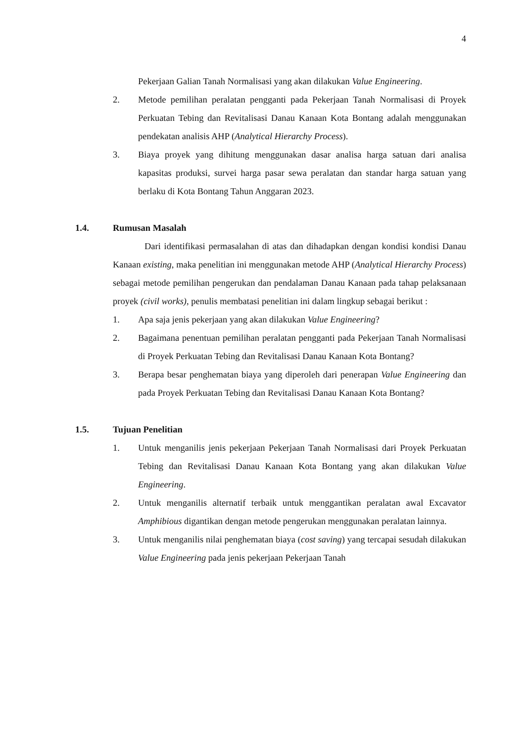4
Pekerjaan Galian Tanah Normalisasi yang akan dilakukan Value Engineering.
2. Metode pemilihan peralatan pengganti pada Pekerjaan Tanah Normalisasi di Proyek Perkuatan Tebing dan Revitalisasi Danau Kanaan Kota Bontang adalah menggunakan pendekatan analisis AHP (Analytical Hierarchy Process).
3. Biaya proyek yang dihitung menggunakan dasar analisa harga satuan dari analisa kapasitas produksi, survei harga pasar sewa peralatan dan standar harga satuan yang berlaku di Kota Bontang Tahun Anggaran 2023.
1.4. Rumusan Masalah
Dari identifikasi permasalahan di atas dan dihadapkan dengan kondisi kondisi Danau Kanaan existing, maka penelitian ini menggunakan metode AHP (Analytical Hierarchy Process) sebagai metode pemilihan pengerukan dan pendalaman Danau Kanaan pada tahap pelaksanaan proyek (civil works), penulis membatasi penelitian ini dalam lingkup sebagai berikut :
1. Apa saja jenis pekerjaan yang akan dilakukan Value Engineering?
2. Bagaimana penentuan pemilihan peralatan pengganti pada Pekerjaan Tanah Normalisasi di Proyek Perkuatan Tebing dan Revitalisasi Danau Kanaan Kota Bontang?
3. Berapa besar penghematan biaya yang diperoleh dari penerapan Value Engineering dan pada Proyek Perkuatan Tebing dan Revitalisasi Danau Kanaan Kota Bontang?
1.5. Tujuan Penelitian
1. Untuk menganilis jenis pekerjaan Pekerjaan Tanah Normalisasi dari Proyek Perkuatan Tebing dan Revitalisasi Danau Kanaan Kota Bontang yang akan dilakukan Value Engineering.
2. Untuk menganilis alternatif terbaik untuk menggantikan peralatan awal Excavator Amphibious digantikan dengan metode pengerukan menggunakan peralatan lainnya.
3. Untuk menganilis nilai penghematan biaya (cost saving) yang tercapai sesudah dilakukan Value Engineering pada jenis pekerjaan Pekerjaan Tanah